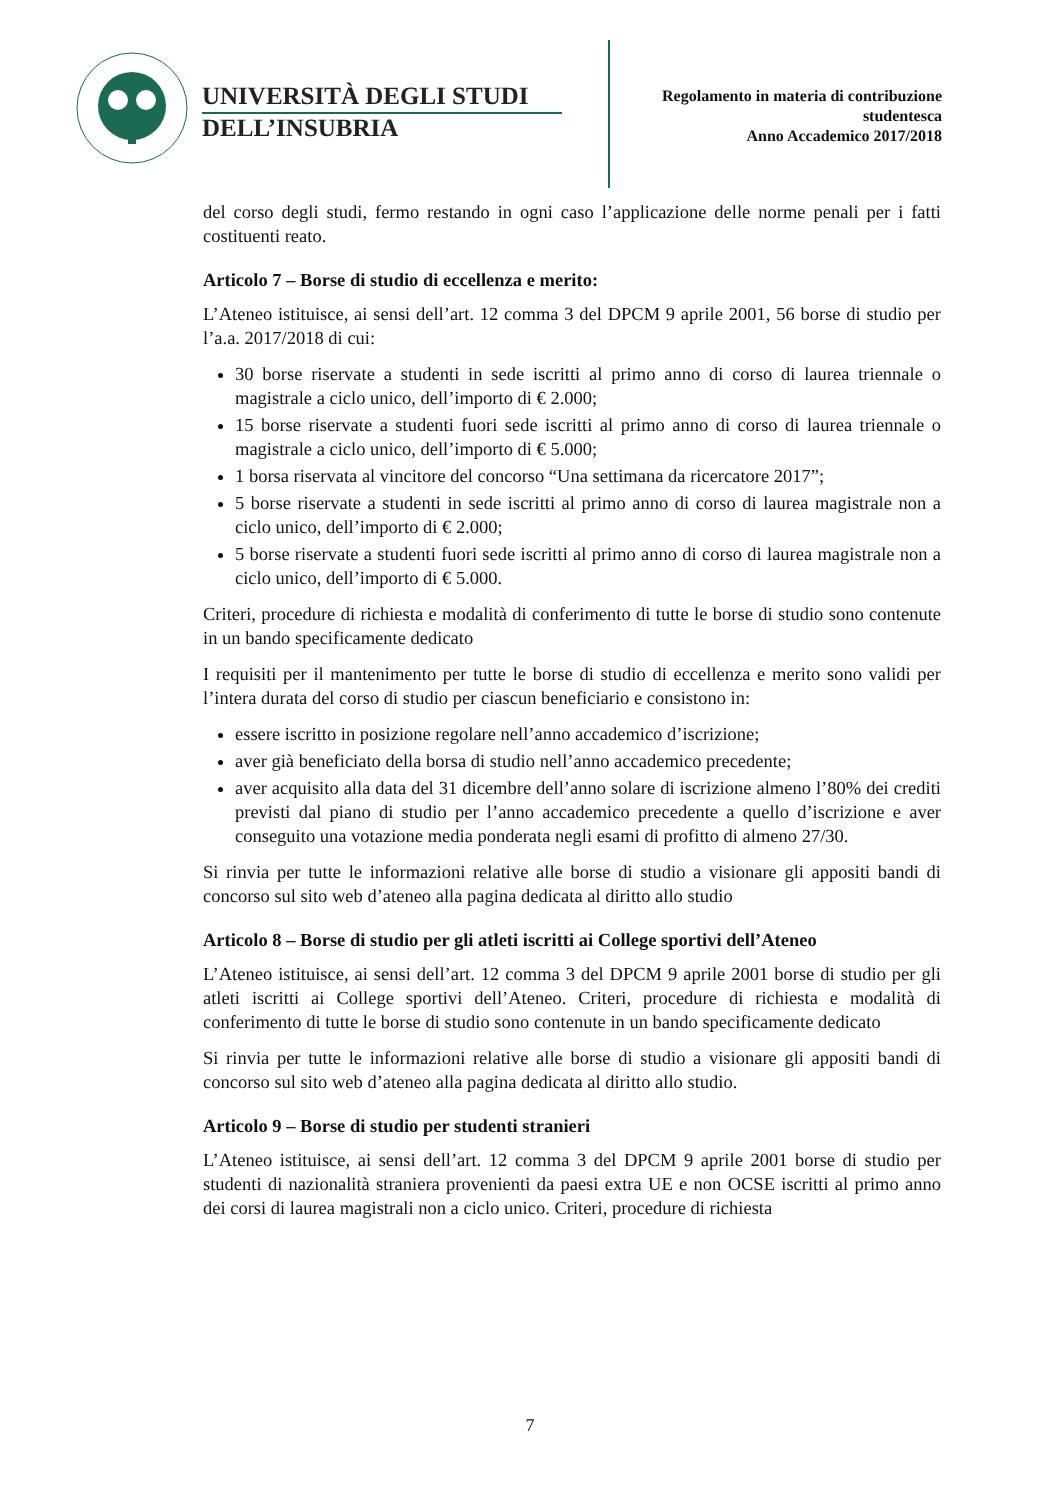UNIVERSITÀ DEGLI STUDI
DELL’INSUBRIA
Regolamento in materia di contribuzione
studentesca
Anno Accademico 2017/2018
del corso degli studi, fermo restando in ogni caso l’applicazione delle norme penali per i fatti costituenti reato.
Articolo 7 – Borse di studio di eccellenza e merito:
L’Ateneo istituisce, ai sensi dell’art. 12 comma 3 del DPCM 9 aprile 2001, 56 borse di studio per l’a.a. 2017/2018 di cui:
30 borse riservate a studenti in sede iscritti al primo anno di corso di laurea triennale o magistrale a ciclo unico, dell’importo di € 2.000;
15 borse riservate a studenti fuori sede iscritti al primo anno di corso di laurea triennale o magistrale a ciclo unico, dell’importo di € 5.000;
1 borsa riservata al vincitore del concorso “Una settimana da ricercatore 2017”;
5 borse riservate a studenti in sede iscritti al primo anno di corso di laurea magistrale non a ciclo unico, dell’importo di € 2.000;
5 borse riservate a studenti fuori sede iscritti al primo anno di corso di laurea magistrale non a ciclo unico, dell’importo di € 5.000.
Criteri, procedure di richiesta e modalità di conferimento di tutte le borse di studio sono contenute in un bando specificamente dedicato
I requisiti per il mantenimento per tutte le borse di studio di eccellenza e merito sono validi per l’intera durata del corso di studio per ciascun beneficiario e consistono in:
essere iscritto in posizione regolare nell’anno accademico d’iscrizione;
aver già beneficiato della borsa di studio nell’anno accademico precedente;
aver acquisito alla data del 31 dicembre dell’anno solare di iscrizione almeno l’80% dei crediti previsti dal piano di studio per l’anno accademico precedente a quello d’iscrizione e aver conseguito una votazione media ponderata negli esami di profitto di almeno 27/30.
Si rinvia per tutte le informazioni relative alle borse di studio a visionare gli appositi bandi di concorso sul sito web d’ateneo alla pagina dedicata al diritto allo studio
Articolo 8 – Borse di studio per gli atleti iscritti ai College sportivi dell’Ateneo
L’Ateneo istituisce, ai sensi dell’art. 12 comma 3 del DPCM 9 aprile 2001 borse di studio per gli atleti iscritti ai College sportivi dell’Ateneo. Criteri, procedure di richiesta e modalità di conferimento di tutte le borse di studio sono contenute in un bando specificamente dedicato
Si rinvia per tutte le informazioni relative alle borse di studio a visionare gli appositi bandi di concorso sul sito web d’ateneo alla pagina dedicata al diritto allo studio.
Articolo 9 – Borse di studio per studenti stranieri
L’Ateneo istituisce, ai sensi dell’art. 12 comma 3 del DPCM 9 aprile 2001 borse di studio per studenti di nazionalità straniera provenienti da paesi extra UE e non OCSE iscritti al primo anno dei corsi di laurea magistrali non a ciclo unico. Criteri, procedure di richiesta
7